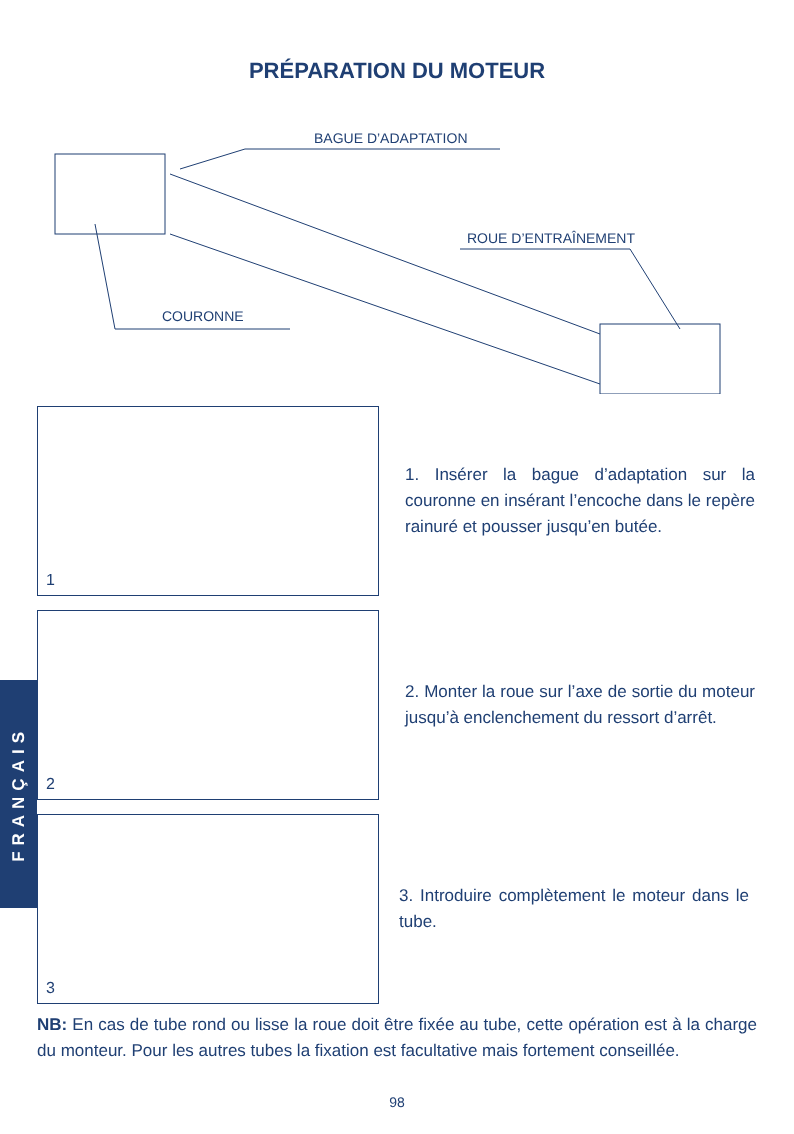PRÉPARATION DU MOTEUR
BAGUE D’ADAPTATION
ROUE D’ENTRAÎNEMENT
COURONNE
1
1. Insérer la bague d’adaptation sur la couronne en insérant l’encoche dans le repère rainuré et pousser jusqu’en butée.
2
2. Monter la roue sur l’axe de sortie du moteur jusqu’à enclenchement du ressort d’arrêt.
3
3. Introduire complètement le moteur dans le tube.
NB: En cas de tube rond ou lisse la roue doit être fixée au tube, cette opération est à la charge du monteur. Pour les autres tubes la fixation est facultative mais fortement conseillée.
98
FRANÇAIS